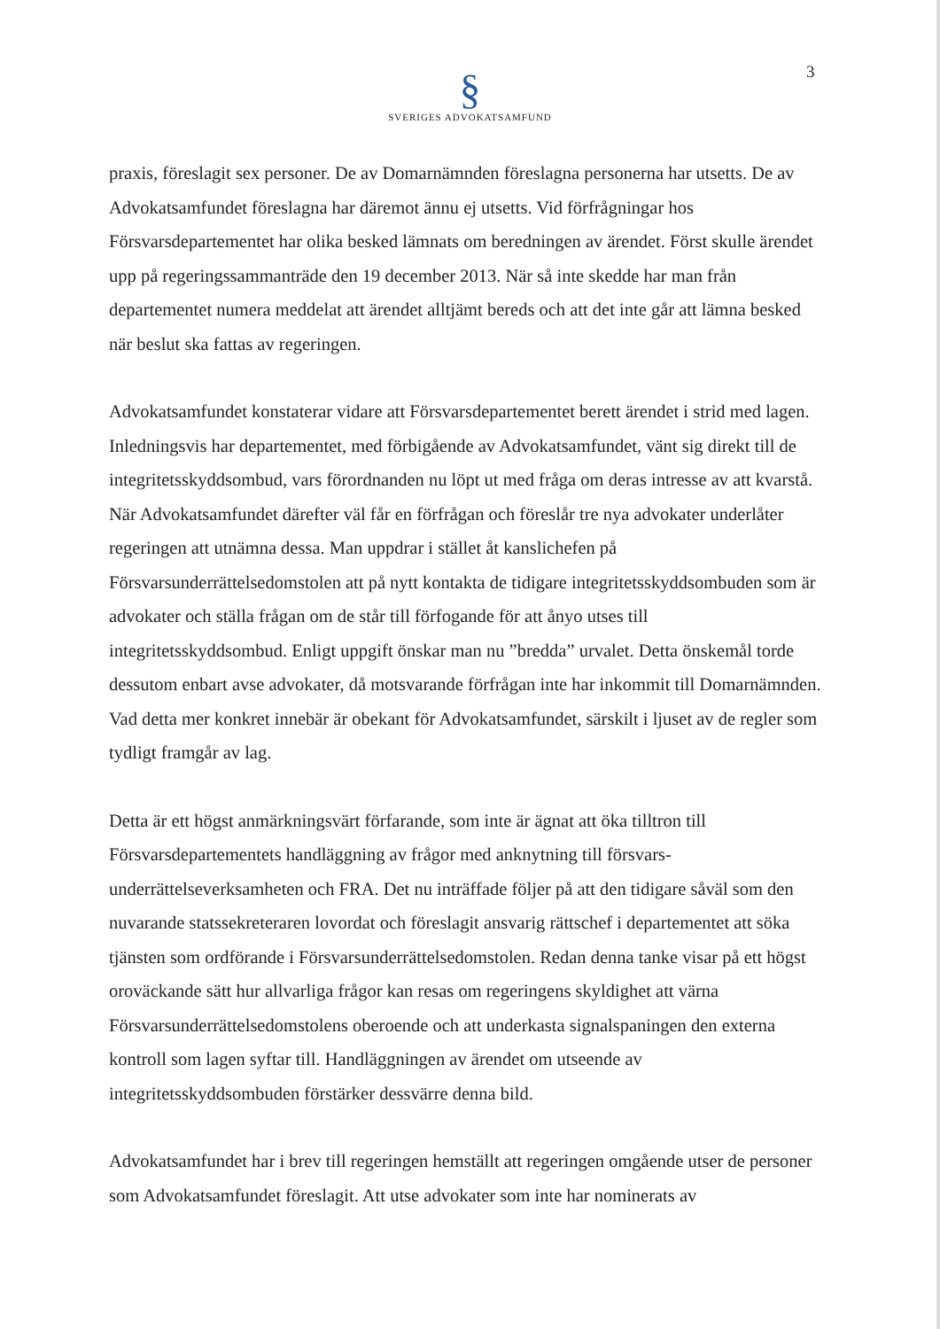3
§
SVERIGES ADVOKATSAMFUND
praxis, föreslagit sex personer. De av Domarnämnden föreslagna personerna har utsetts. De av Advokatsamfundet föreslagna har däremot ännu ej utsetts. Vid förfrågningar hos Försvarsdepartementet har olika besked lämnats om beredningen av ärendet. Först skulle ärendet upp på regeringssammanträde den 19 december 2013. När så inte skedde har man från departementet numera meddelat att ärendet alltjämt bereds och att det inte går att lämna besked när beslut ska fattas av regeringen.
Advokatsamfundet konstaterar vidare att Försvarsdepartementet berett ärendet i strid med lagen. Inledningsvis har departementet, med förbigående av Advokatsamfundet, vänt sig direkt till de integritetsskyddsombud, vars förordnanden nu löpt ut med fråga om deras intresse av att kvarstå. När Advokatsamfundet därefter väl får en förfrågan och föreslår tre nya advokater underlåter regeringen att utnämna dessa. Man uppdrar i stället åt kanslichefen på Försvarsunderrättelsedomstolen att på nytt kontakta de tidigare integritetsskyddsombuden som är advokater och ställa frågan om de står till förfogande för att ånyo utses till integritetsskyddsombud. Enligt uppgift önskar man nu ”bredda” urvalet. Detta önskemål torde dessutom enbart avse advokater, då motsvarande förfrågan inte har inkommit till Domarnämnden. Vad detta mer konkret innebär är obekant för Advokatsamfundet, särskilt i ljuset av de regler som tydligt framgår av lag.
Detta är ett högst anmärkningsvärt förfarande, som inte är ägnat att öka tilltron till Försvarsdepartementets handläggning av frågor med anknytning till försvars-underrättelseverksamheten och FRA. Det nu inträffade följer på att den tidigare såväl som den nuvarande statssekreteraren lovordat och föreslagit ansvarig rättschef i departementet att söka tjänsten som ordförande i Försvarsunderrättelsedomstolen. Redan denna tanke visar på ett högst oroväckande sätt hur allvarliga frågor kan resas om regeringens skyldighet att värna Försvarsunderrättelsedomstolens oberoende och att underkasta signalspaningen den externa kontroll som lagen syftar till. Handläggningen av ärendet om utseende av integritetsskyddsombuden förstärker dessvärre denna bild.
Advokatsamfundet har i brev till regeringen hemställt att regeringen omgående utser de personer som Advokatsamfundet föreslagit. Att utse advokater som inte har nominerats av